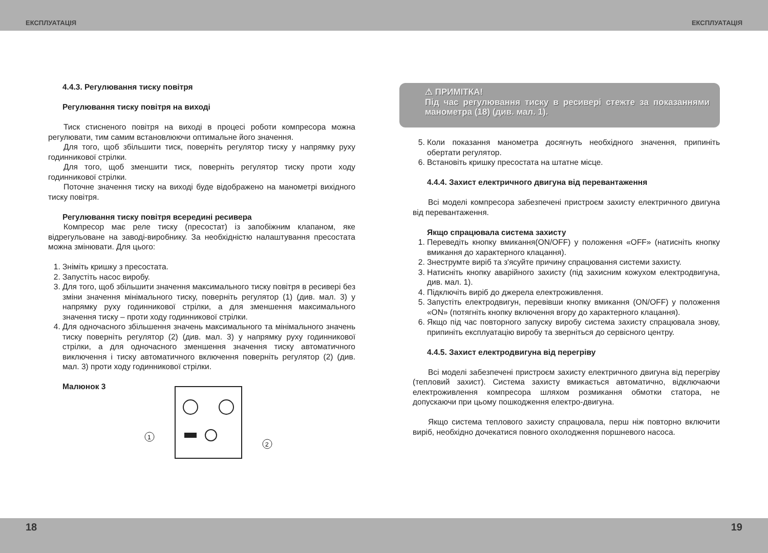ЕКСПЛУАТАЦІЯ ЕКСПЛУАТАЦІЯ
4.4.3. Регулювання тиску повітря
Регулювання тиску повітря на виході
Тиск стисненого повітря на виході в процесі роботи компресора можна регулювати, тим самим встановлюючи оптимальне його значення.
Для того, щоб збільшити тиск, поверніть регулятор тиску у напрямку руху годинникової стрілки.
Для того, щоб зменшити тиск, поверніть регулятор тиску проти ходу годинникової стрілки.
Поточне значення тиску на виході буде відображено на манометрі вихідного тиску повітря.
Регулювання тиску повітря всередині ресивера
Компресор має реле тиску (пресостат) із запобіжним клапаном, яке відрегульоване на заводі-виробнику. За необхідністю налаштування пресостата можна змінювати. Для цього:
1. Зніміть кришку з пресостата.
2. Запустіть насос виробу.
3. Для того, щоб збільшити значення максимального тиску повітря в ресивері без зміни значення мінімального тиску, поверніть регулятор (1) (див. мал. 3) у напрямку руху годинникової стрілки, а для зменшення максимального значення тиску – проти ходу годинникової стрілки.
4. Для одночасного збільшення значень максимального та мінімального значень тиску поверніть регулятор (2) (див. мал. 3) у напрямку руху годинникової стрілки, а для одночасного зменшення значення тиску автоматичного виключення і тиску автоматичного включення поверніть регулятор (2) (див. мал. 3) проти ходу годинникової стрілки.
Малюнок 3
1
2
⚠ ПРИМІТКА!
Під час регулювання тиску в ресивері стежте за показаннями манометра (18) (див. мал. 1).
5. Коли показання манометра досягнуть необхідного значення, припиніть обертати регулятор.
6. Встановіть кришку пресостата на штатне місце.
4.4.4. Захист електричного двигуна від перевантаження
Всі моделі компресора забезпечені пристроєм захисту електричного двигуна від перевантаження.
Якщо спрацювала система захисту
1. Переведіть кнопку вмикання(ON/OFF) у положення «OFF» (натисніть кнопку вмикання до характерного клацання).
2. Знеструмте виріб та з'ясуйте причину спрацювання системи захисту.
3. Натисніть кнопку аварійного захисту (під захисним кожухом електродвигуна, див. мал. 1).
4. Підключіть виріб до джерела електроживлення.
5. Запустіть електродвигун, перевівши кнопку вмикання (ON/OFF) у положення «ON» (потягніть кнопку включення вгору до характерного клацання).
6. Якщо під час повторного запуску виробу система захисту спрацювала знову, припиніть експлуатацію виробу та зверніться до сервісного центру.
4.4.5. Захист електродвигуна від перегріву
Всі моделі забезпечені пристроєм захисту електричного двигуна від перегріву (тепловий захист). Система захисту вмикається автоматично, відключаючи електроживлення компресора шляхом розмикання обмотки статора, не допускаючи при цьому пошкодження електро-двигуна.
Якщо система теплового захисту спрацювала, перш ніж повторно включити виріб, необхідно дочекатися повного охолодження поршневого насоса.
18 19